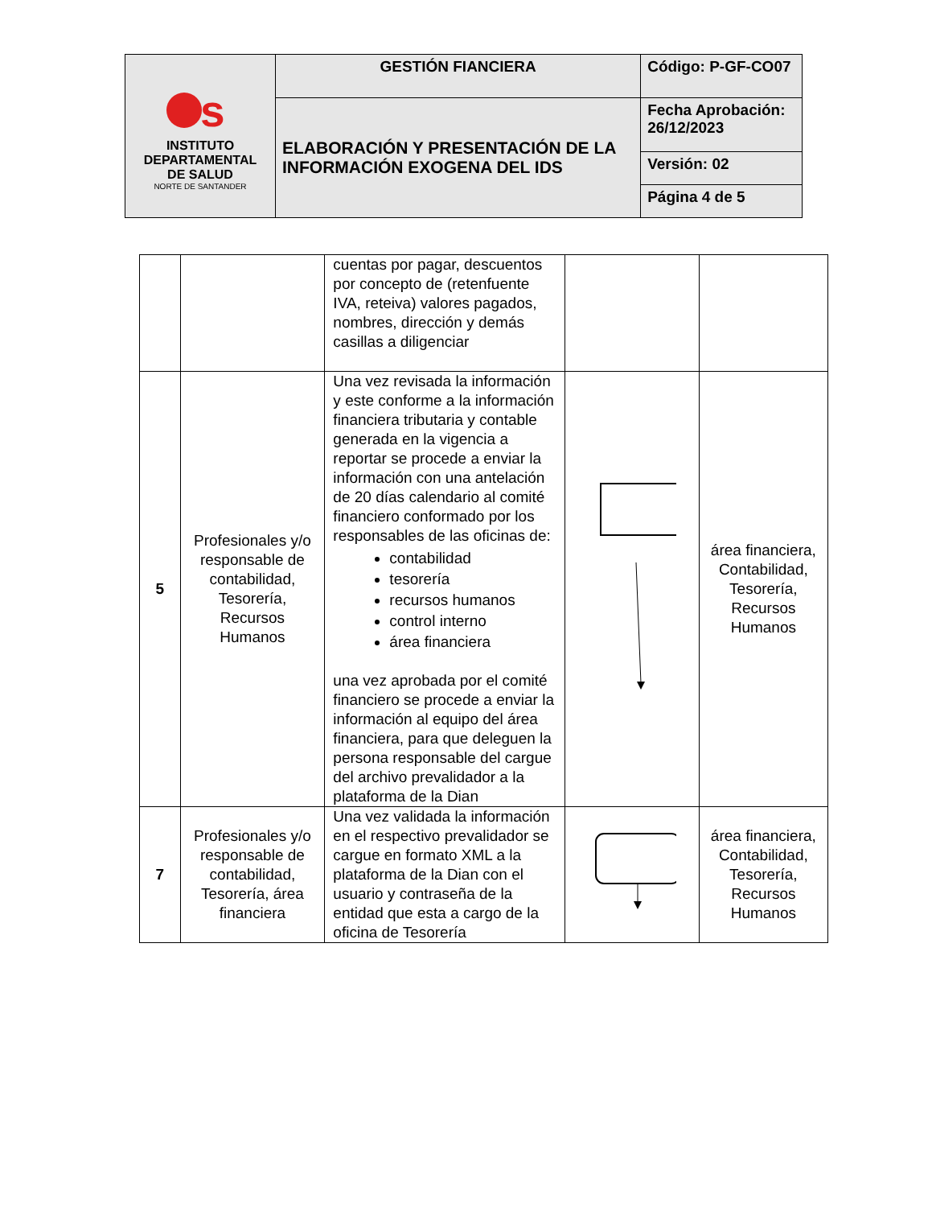| s INSTITUTO DEPARTAMENTAL DE SALUD NORTE DE SANTANDER | GESTIÓN FIANCIERA | Código: P-GF-CO07 |
| | ELABORACIÓN Y PRESENTACIÓN DE LA INFORMACIÓN EXOGENA DEL IDS | Fecha Aprobación: 26/12/2023 |
| | | Versión: 02 |
| | | Página 4 de 5 |
| | | cuentas por pagar, descuentos por concepto de (retenfuente IVA, reteiva) valores pagados, nombres, dirección y demás casillas a diligenciar | | |
| 5 | Profesionales y/o responsable de contabilidad, Tesorería, Recursos Humanos | Una vez revisada la información y este conforme a la información financiera tributaria y contable generada en la vigencia a reportar se procede a enviar la información con una antelación de 20 días calendario al comité financiero conformado por los responsables de las oficinas de: contabilidad tesorería recursos humanos control interno área financiera una vez aprobada por el comité financiero se procede a enviar la información al equipo del área financiera, para que deleguen la persona responsable del cargue del archivo prevalidador a la plataforma de la Dian | | área financiera, Contabilidad, Tesorería, Recursos Humanos |
| 7 | Profesionales y/o responsable de contabilidad, Tesorería, área financiera | Una vez validada la información en el respectivo prevalidador se cargue en formato XML a la plataforma de la Dian con el usuario y contraseña de la entidad que esta a cargo de la oficina de Tesorería | | área financiera, Contabilidad, Tesorería, Recursos Humanos |